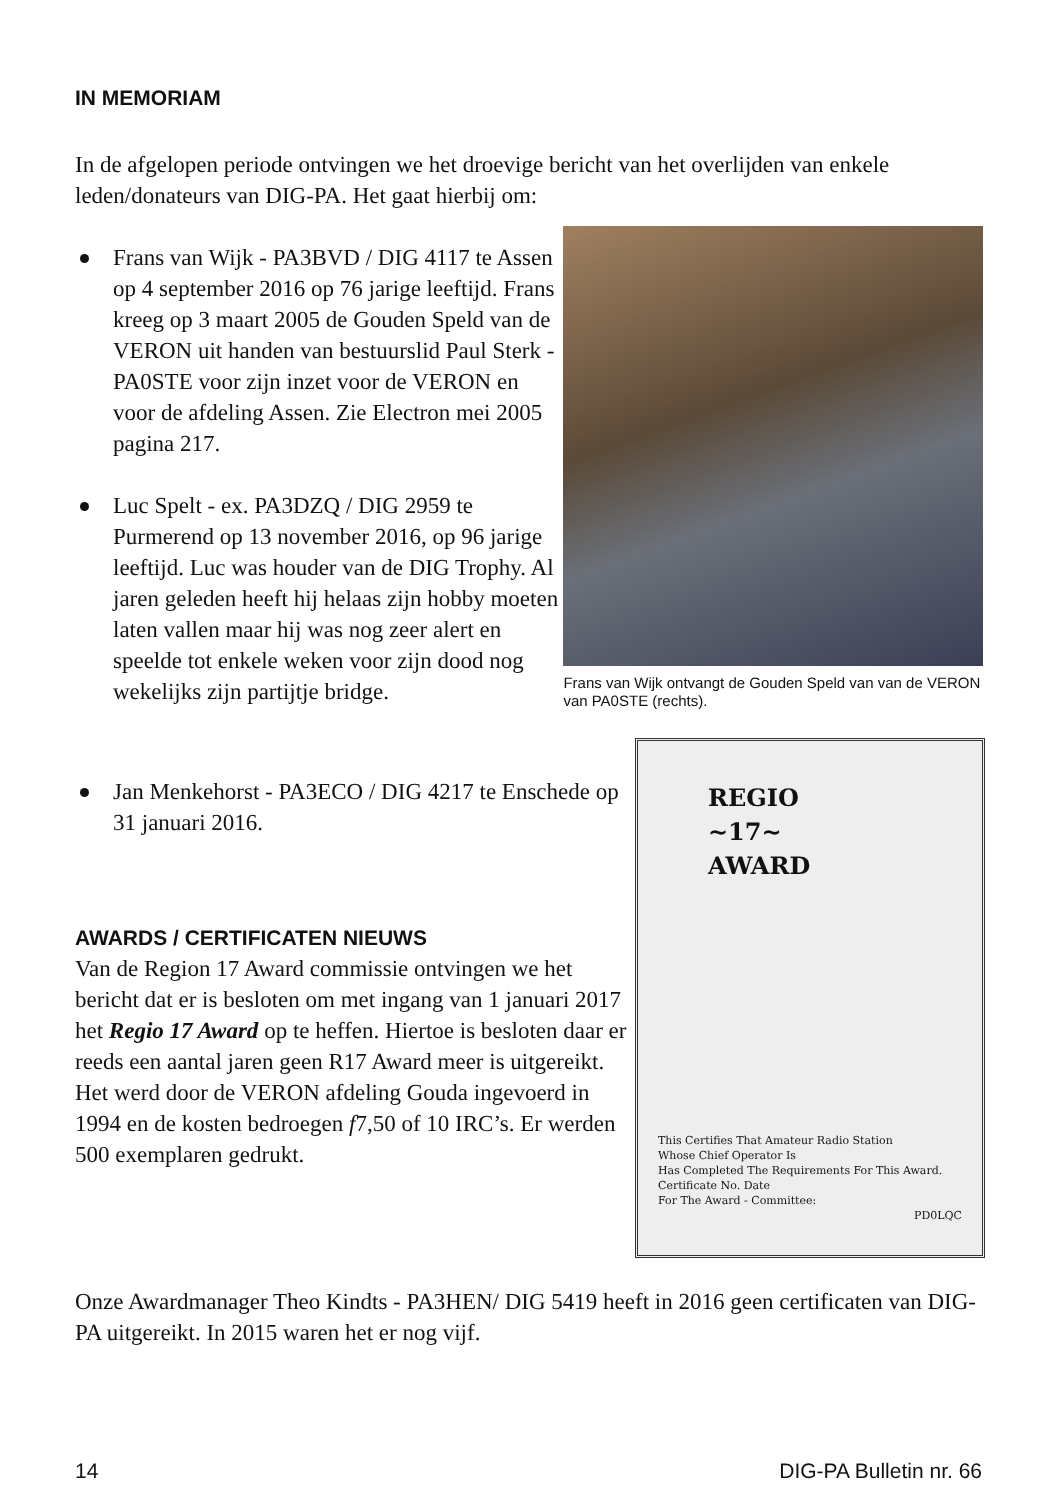IN MEMORIAM
In de afgelopen periode ontvingen we het droevige bericht van het overlijden van enkele leden/donateurs van DIG-PA. Het gaat hierbij om:
Frans van Wijk - PA3BVD / DIG 4117 te Assen op 4 september 2016 op 76 jarige leeftijd. Frans kreeg op 3 maart 2005 de Gouden Speld van de VERON uit handen van bestuurslid Paul Sterk - PA0STE voor zijn inzet voor de VERON en voor de afdeling Assen. Zie Electron mei 2005 pagina 217.
Luc Spelt - ex. PA3DZQ / DIG 2959 te Purmerend op 13 november 2016, op 96 jarige leeftijd. Luc was houder van de DIG Trophy. Al jaren geleden heeft hij helaas zijn hobby moeten laten vallen maar hij was nog zeer alert en speelde tot enkele weken voor zijn dood nog wekelijks zijn partijtje bridge.
Frans van Wijk ontvangt de Gouden Speld van van de VERON van PA0STE (rechts).
Jan Menkehorst - PA3ECO / DIG 4217 te Enschede op 31 januari 2016.
AWARDS / CERTIFICATEN NIEUWS
Van de Region 17 Award commissie ontvingen we het bericht dat er is besloten om met ingang van 1 januari 2017 het Regio 17 Award op te heffen. Hiertoe is besloten daar er reeds een aantal jaren geen R17 Award meer is uitgereikt. Het werd door de VERON afdeling Gouda ingevoerd in 1994 en de kosten bedroegen f7,50 of 10 IRC’s. Er werden 500 exemplaren gedrukt.
REGIO
~17~
AWARD
This Certifies That Amateur Radio Station
Whose Chief Operator Is
Has Completed The Requirements For This Award.
Certificate No. Date
For The Award - Committee:
PD0LQC
Onze Awardmanager Theo Kindts - PA3HEN/ DIG 5419 heeft in 2016 geen certificaten van DIG-PA uitgereikt. In 2015 waren het er nog vijf.
14 DIG-PA Bulletin nr. 66